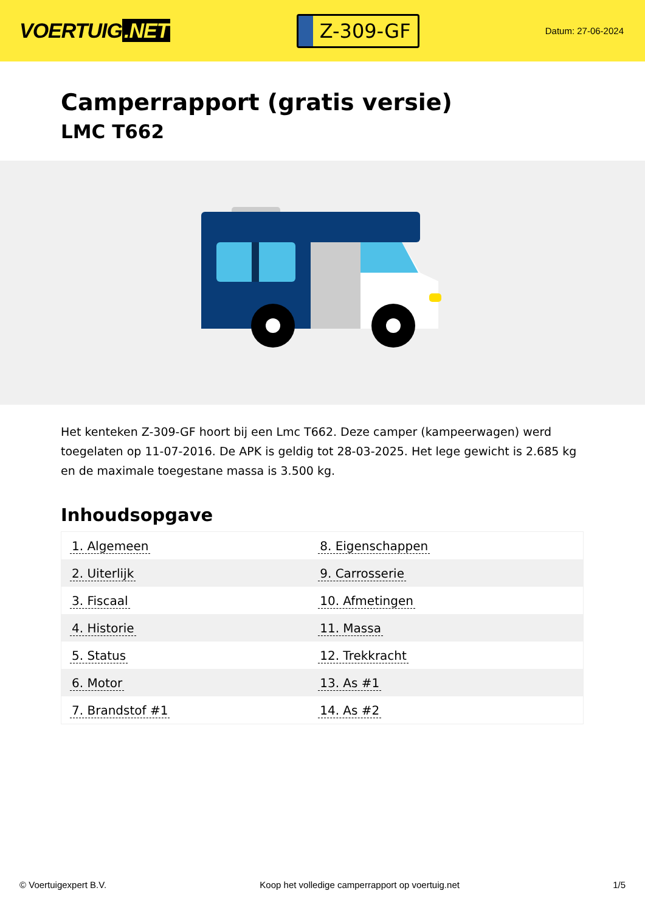VOERTUIG.NET
Z-309-GF
Datum: 27-06-2024
Camperrapport (gratis versie)
LMC T662
Het kenteken Z-309-GF hoort bij een Lmc T662. Deze camper (kampeerwagen) werd toegelaten op 11-07-2016. De APK is geldig tot 28-03-2025. Het lege gewicht is 2.685 kg en de maximale toegestane massa is 3.500 kg.
Inhoudsopgave
| 1. Algemeen | 8. Eigenschappen |
| 2. Uiterlijk | 9. Carrosserie |
| 3. Fiscaal | 10. Afmetingen |
| 4. Historie | 11. Massa |
| 5. Status | 12. Trekkracht |
| 6. Motor | 13. As #1 |
| 7. Brandstof #1 | 14. As #2 |
© Voertuigexpert B.V. Koop het volledige camperrapport op voertuig.net 1/5